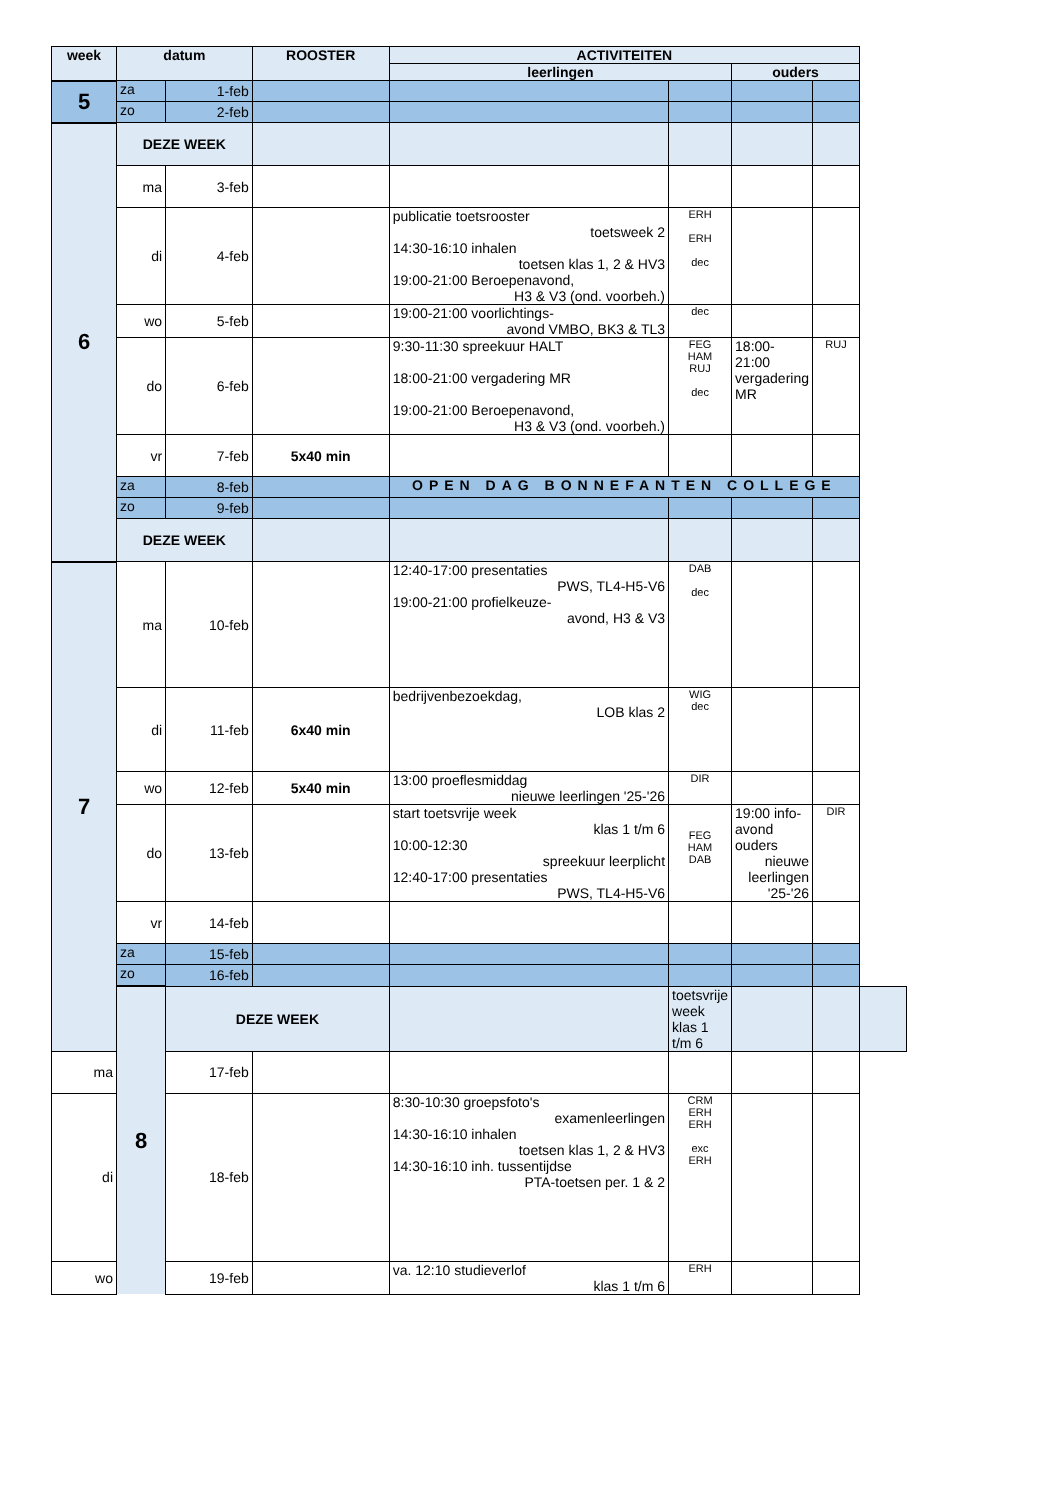| week | datum | | ROOSTER | ACTIVITEITEN | | | | |
| --- | --- | --- | --- | --- | --- | --- | --- | --- |
| | | | | leerlingen | | ouders | | |
| 5 | za | 1-feb | | | | | | |
| | zo | 2-feb | | | | | | |
| 6 | DEZE WEEK | | | | | | | |
| | ma | 3-feb | | | | | | |
| | di | 4-feb | | publicatie toetsrooster toetsweek 2 14:30-16:10 inhalen toetsen klas 1, 2 & HV3 19:00-21:00 Beroepenavond, H3 & V3 (ond. voorbeh.) | ERH ERH dec | | | |
| | wo | 5-feb | | 19:00-21:00 voorlichtings- avond VMBO, BK3 & TL3 | dec | | | |
| | do | 6-feb | | 9:30-11:30 spreekuur HALT 18:00-21:00 vergadering MR 19:00-21:00 Beroepenavond, H3 & V3 (ond. voorbeh.) | FEG HAM RUJ dec | 18:00-21:00 vergadering MR | RUJ | |
| | vr | 7-feb | 5x40 min | | | | | |
| | za | 8-feb | | OPEN DAG BONNEFANTEN COLLEGE | | | | |
| | zo | 9-feb | | | | | | |
| | DEZE WEEK | | | | | | | |
| 7 | | | | | | | | |
| | ma | 10-feb | | 12:40-17:00 presentaties PWS, TL4-H5-V6 19:00-21:00 profielkeuze- avond, H3 & V3 | DAB dec | | | |
| | di | 11-feb | 6x40 min | bedrijvenbezoekdag, LOB klas 2 | WIG dec | | | |
| | wo | 12-feb | 5x40 min | 13:00 proeflesmiddag nieuwe leerlingen '25-'26 | DIR | | | |
| | do | 13-feb | | start toetsvrije week klas 1 t/m 6 10:00-12:30 spreekuur leerplicht 12:40-17:00 presentaties PWS, TL4-H5-V6 | FEG HAM DAB | 19:00 info-avond ouders nieuwe leerlingen '25-'26 | DIR | |
| | vr | 14-feb | | | | | | |
| | za | 15-feb | | | | | | |
| | zo | 16-feb | | | | | | |
| | 8 | DEZE WEEK | | | toetsvrije week klas 1 t/m 6 | | | |
| ma | | 17-feb | | | | | | |
| di | | 18-feb | | 8:30-10:30 groepsfoto's examenleerlingen 14:30-16:10 inhalen toetsen klas 1, 2 & HV3 14:30-16:10 inh. tussentijdse PTA-toetsen per. 1 & 2 | CRM ERH ERH exc ERH | | | |
| wo | | 19-feb | | va. 12:10 studieverlof klas 1 t/m 6 | ERH | | | |